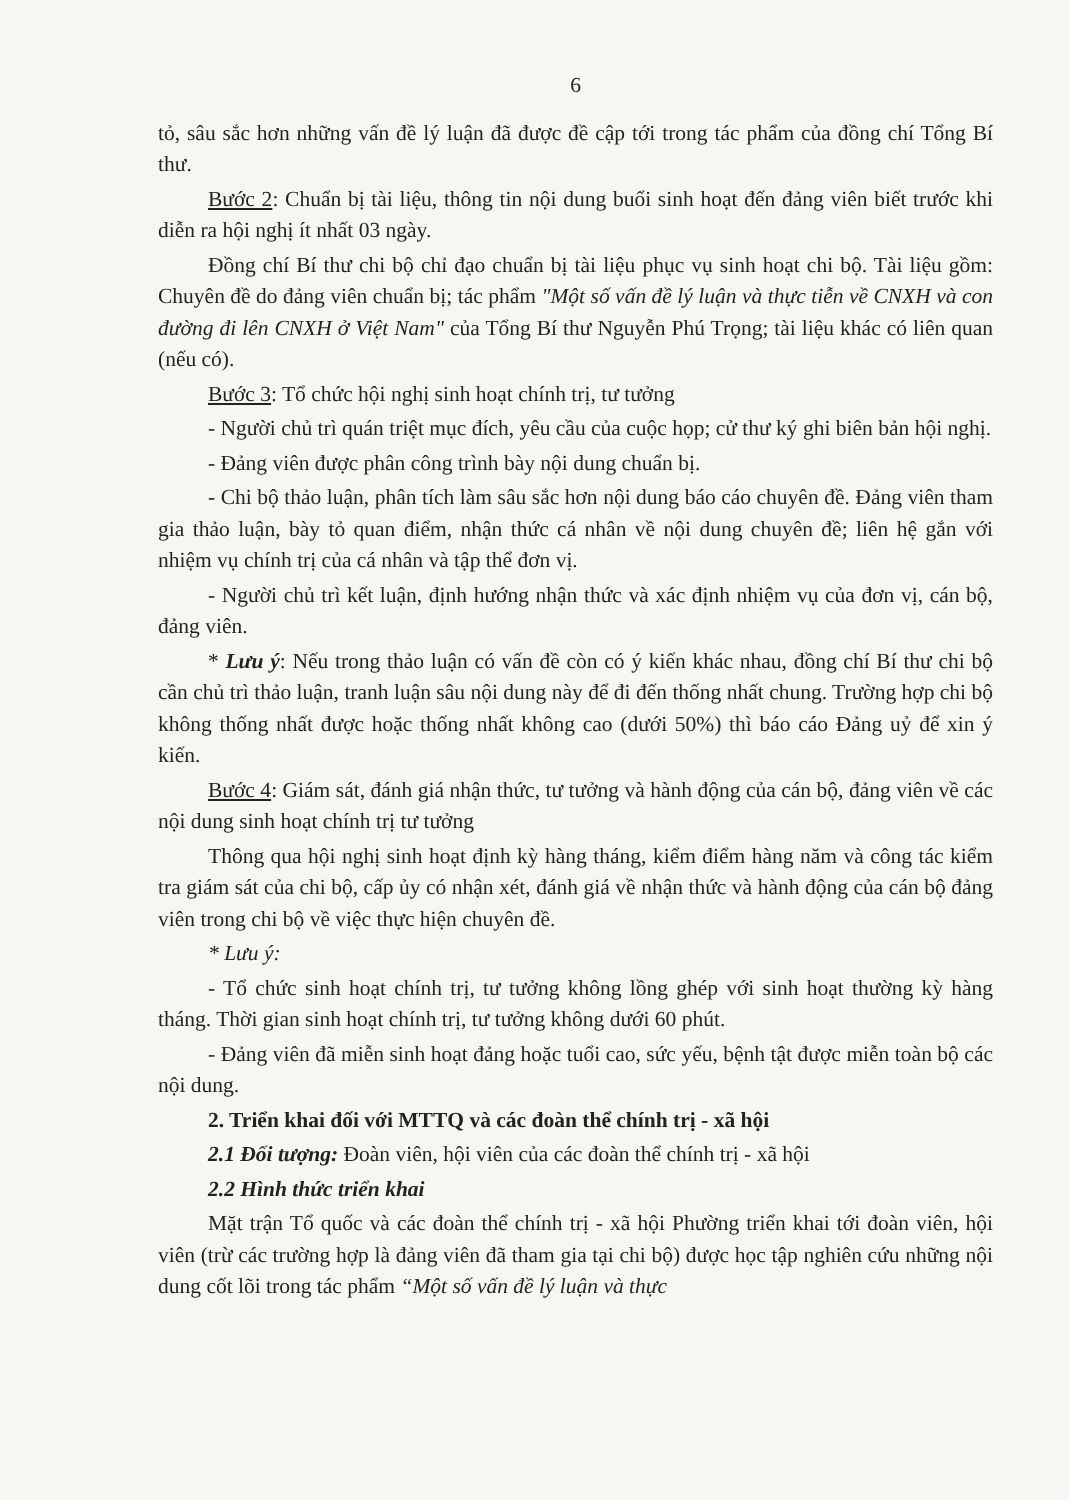6
tỏ, sâu sắc hơn những vấn đề lý luận đã được đề cập tới trong tác phẩm của đồng chí Tổng Bí thư.
Bước 2: Chuẩn bị tài liệu, thông tin nội dung buổi sinh hoạt đến đảng viên biết trước khi diễn ra hội nghị ít nhất 03 ngày.
Đồng chí Bí thư chi bộ chỉ đạo chuẩn bị tài liệu phục vụ sinh hoạt chi bộ. Tài liệu gồm: Chuyên đề do đảng viên chuẩn bị; tác phẩm "Một số vấn đề lý luận và thực tiễn về CNXH và con đường đi lên CNXH ở Việt Nam" của Tổng Bí thư Nguyễn Phú Trọng; tài liệu khác có liên quan (nếu có).
Bước 3: Tổ chức hội nghị sinh hoạt chính trị, tư tưởng
- Người chủ trì quán triệt mục đích, yêu cầu của cuộc họp; cử thư ký ghi biên bản hội nghị.
- Đảng viên được phân công trình bày nội dung chuẩn bị.
- Chi bộ thảo luận, phân tích làm sâu sắc hơn nội dung báo cáo chuyên đề. Đảng viên tham gia thảo luận, bày tỏ quan điểm, nhận thức cá nhân về nội dung chuyên đề; liên hệ gắn với nhiệm vụ chính trị của cá nhân và tập thể đơn vị.
- Người chủ trì kết luận, định hướng nhận thức và xác định nhiệm vụ của đơn vị, cán bộ, đảng viên.
* Lưu ý: Nếu trong thảo luận có vấn đề còn có ý kiến khác nhau, đồng chí Bí thư chi bộ cần chủ trì thảo luận, tranh luận sâu nội dung này để đi đến thống nhất chung. Trường hợp chi bộ không thống nhất được hoặc thống nhất không cao (dưới 50%) thì báo cáo Đảng uỷ để xin ý kiến.
Bước 4: Giám sát, đánh giá nhận thức, tư tưởng và hành động của cán bộ, đảng viên về các nội dung sinh hoạt chính trị tư tưởng
Thông qua hội nghị sinh hoạt định kỳ hàng tháng, kiểm điểm hàng năm và công tác kiểm tra giám sát của chi bộ, cấp ủy có nhận xét, đánh giá về nhận thức và hành động của cán bộ đảng viên trong chi bộ về việc thực hiện chuyên đề.
* Lưu ý:
- Tổ chức sinh hoạt chính trị, tư tưởng không lồng ghép với sinh hoạt thường kỳ hàng tháng. Thời gian sinh hoạt chính trị, tư tưởng không dưới 60 phút.
- Đảng viên đã miễn sinh hoạt đảng hoặc tuổi cao, sức yếu, bệnh tật được miễn toàn bộ các nội dung.
2. Triển khai đối với MTTQ và các đoàn thể chính trị - xã hội
2.1 Đối tượng: Đoàn viên, hội viên của các đoàn thể chính trị - xã hội
2.2 Hình thức triển khai
Mặt trận Tổ quốc và các đoàn thể chính trị - xã hội Phường triển khai tới đoàn viên, hội viên (trừ các trường hợp là đảng viên đã tham gia tại chi bộ) được học tập nghiên cứu những nội dung cốt lõi trong tác phẩm “Một số vấn đề lý luận và thực